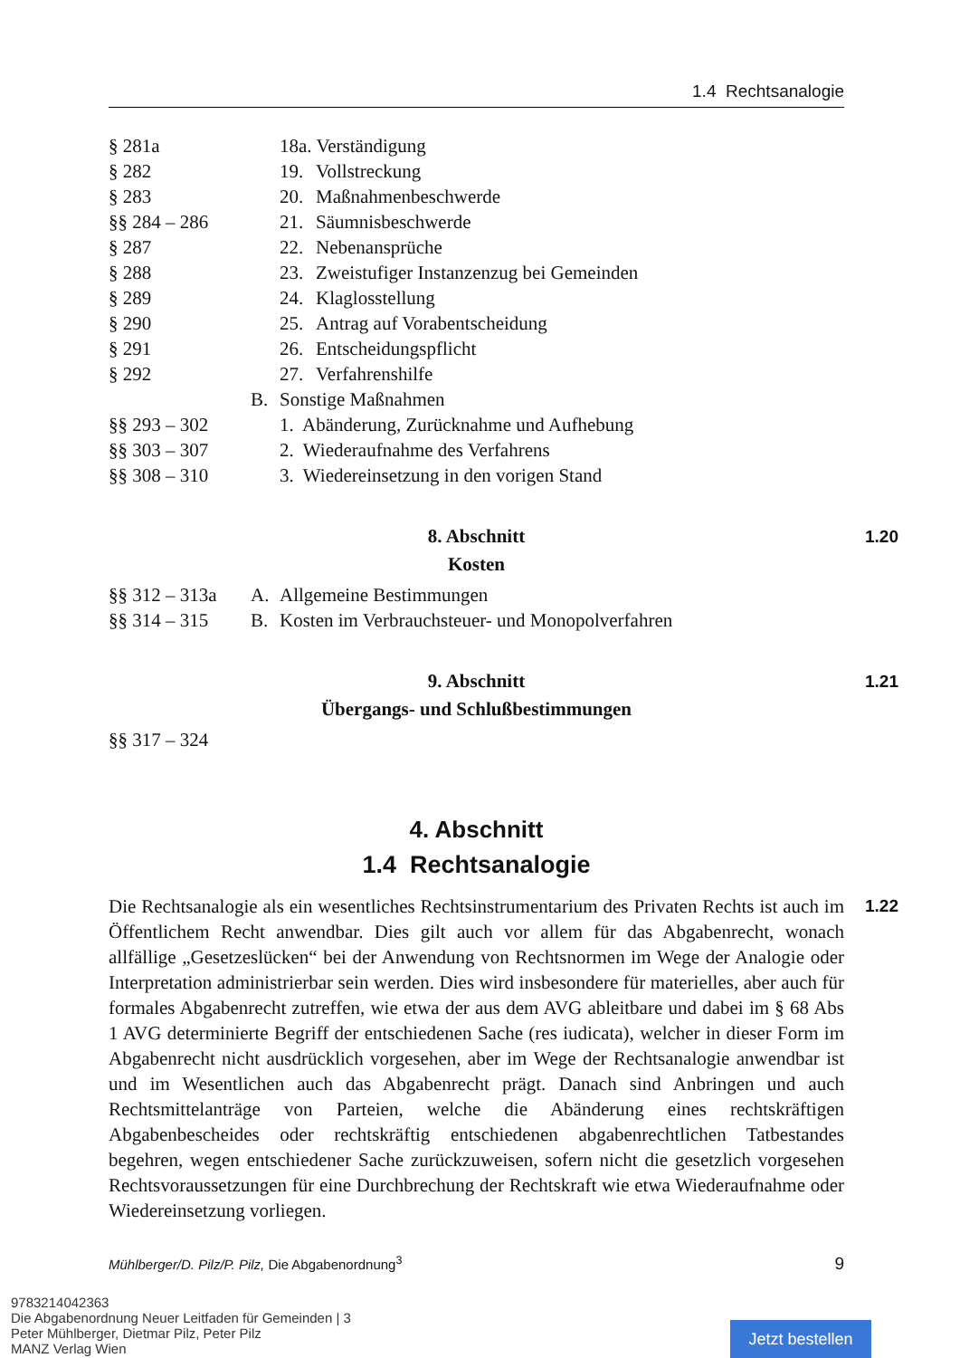1.4 Rechtsanalogie
| § 281a | | 18a. Verständigung | |
| § 282 | | 19. | Vollstreckung |
| § 283 | | 20. | Maßnahmenbeschwerde |
| §§ 284 – 286 | | 21. | Säumnisbeschwerde |
| § 287 | | 22. | Nebenansprüche |
| § 288 | | 23. | Zweistufiger Instanzenzug bei Gemeinden |
| § 289 | | 24. | Klaglosstellung |
| § 290 | | 25. | Antrag auf Vorabentscheidung |
| § 291 | | 26. | Entscheidungspflicht |
| § 292 | | 27. | Verfahrenshilfe |
| | B. | Sonstige Maßnahmen | |
| §§ 293 – 302 | | 1. Abänderung, Zurücknahme und Aufhebung | |
| §§ 303 – 307 | | 2. Wiederaufnahme des Verfahrens | |
| §§ 308 – 310 | | 3. Wiedereinsetzung in den vorigen Stand | |
8. Abschnitt 1.20
Kosten
| §§ 312 – 313a | A. | Allgemeine Bestimmungen |
| §§ 314 – 315 | B. | Kosten im Verbrauchsteuer- und Monopolverfahren |
9. Abschnitt 1.21
Übergangs- und Schlußbestimmungen
| §§ 317 – 324 |
4. Abschnitt
1.4 Rechtsanalogie
1.22 Die Rechtsanalogie als ein wesentliches Rechtsinstrumentarium des Privaten Rechts ist auch im Öffentlichem Recht anwendbar. Dies gilt auch vor allem für das Abgabenrecht, wonach allfällige „Gesetzeslücken“ bei der Anwendung von Rechtsnormen im Wege der Analogie oder Interpretation administrierbar sein werden. Dies wird insbesondere für materielles, aber auch für formales Abgabenrecht zutreffen, wie etwa der aus dem AVG ableitbare und dabei im § 68 Abs 1 AVG determinierte Begriff der entschiedenen Sache (res iudicata), welcher in dieser Form im Abgabenrecht nicht ausdrücklich vorgesehen, aber im Wege der Rechtsanalogie anwendbar ist und im Wesentlichen auch das Abgaben­recht prägt. Danach sind Anbringen und auch Rechtsmittelanträge von Parteien, welche die Abänderung eines rechtskräftigen Abgabenbescheides oder rechtskräftig entschiede­nen abgabenrechtlichen Tatbestandes begehren, wegen entschiedener Sache zurückzuwei­sen, sofern nicht die gesetzlich vorgesehen Rechtsvoraussetzungen für eine Durchbre­chung der Rechtskraft wie etwa Wiederaufnahme oder Wiedereinsetzung vorliegen.
Mühlberger/D. Pilz/P. Pilz, Die Abgabenordnung<sup>3</sup> 9
9783214042363
Die Abgabenordnung Neuer Leitfaden für Gemeinden | 3
Peter Mühlberger, Dietmar Pilz, Peter Pilz
MANZ Verlag Wien
Jetzt bestellen